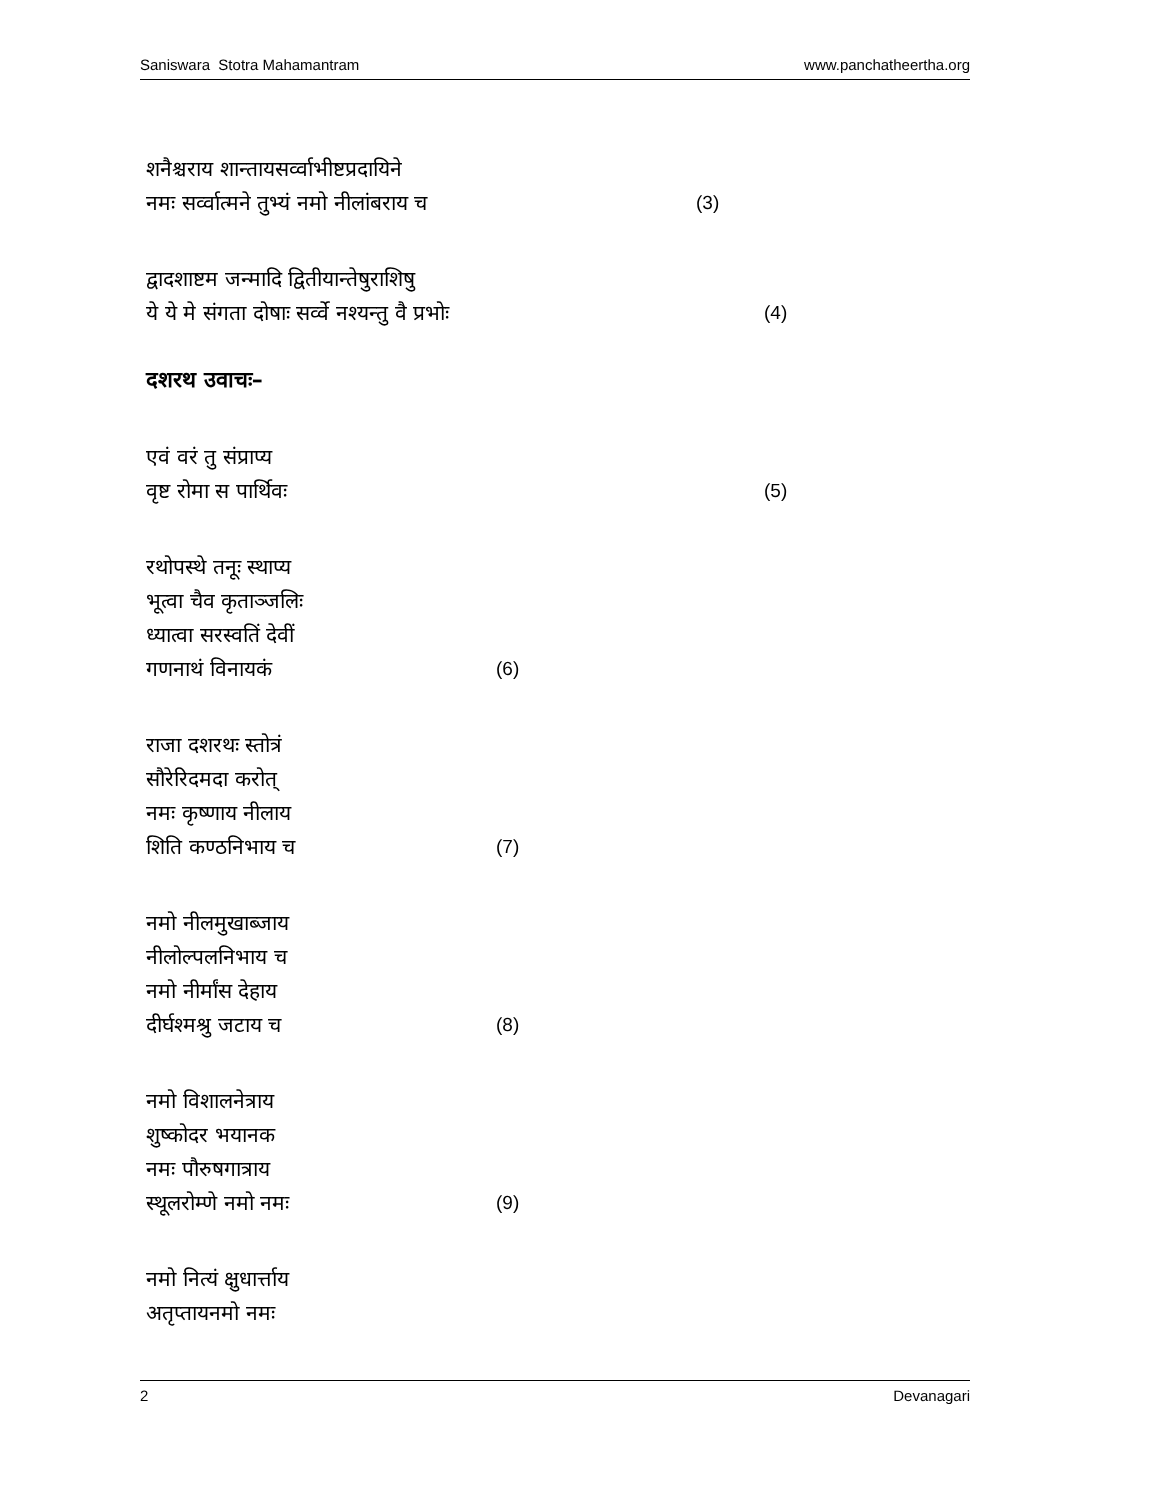Saniswara Stotra Mahamantram www.panchatheertha.org
शनैश्चराय शान्तायसर्व्वाभीष्टप्रदायिने
नमः सर्व्वात्मने तुभ्यं नमो नीलांबराय च (3)
द्वादशाष्टम जन्मादि द्वितीयान्तेषुराशिषु
ये ये मे संगता दोषाः सर्व्वे नश्यन्तु वै प्रभोः (4)
दशरथ उवाचः–
एवं वरं तु संप्राप्य
वृष्ट रोमा स पार्थिवः (5)
रथोपस्थे तनूः स्थाप्य
भूत्वा चैव कृताञ्जलिः
ध्यात्वा सरस्वतिं देवीं
गणनाथं विनायकं (6)
राजा दशरथः स्तोत्रं
सौरेरिदमदा करोत्
नमः कृष्णाय नीलाय
शिति कण्ठनिभाय च (7)
नमो नीलमुखाब्जाय
नीलोल्पलनिभाय च
नमो नीर्मांस देहाय
दीर्घश्मश्रु जटाय च (8)
नमो विशालनेत्राय
शुष्कोदर भयानक
नमः पौरुषगात्राय
स्थूलरोम्णे नमो नमः (9)
नमो नित्यं क्षुधार्त्ताय
अतृप्तायनमो नमः
2 Devanagari